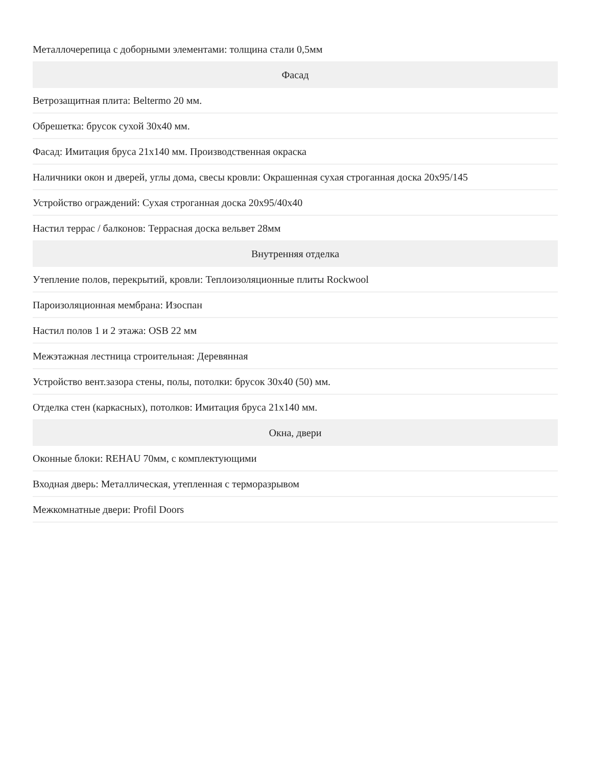| Металлочерепица с доборными элементами: толщина стали 0,5мм |
| Фасад |
| Ветрозащитная плита: Beltermo 20 мм. |
| Обрешетка: брусок сухой 30x40 мм. |
| Фасад: Имитация бруса 21x140 мм. Производственная окраска |
| Наличники окон и дверей, углы дома, свесы кровли: Окрашенная сухая строганная доска 20x95/145 |
| Устройство ограждений: Сухая строганная доска 20x95/40x40 |
| Настил террас / балконов: Террасная доска вельвет 28мм |
| Внутренняя отделка |
| Утепление полов, перекрытий, кровли: Теплоизоляционные плиты Rockwool |
| Пароизоляционная мембрана: Изоспан |
| Настил полов 1 и 2 этажа: OSB 22 мм |
| Межэтажная лестница строительная: Деревянная |
| Устройство вент.зазора стены, полы, потолки: брусок 30x40 (50) мм. |
| Отделка стен (каркасных), потолков: Имитация бруса 21x140 мм. |
| Окна, двери |
| Оконные блоки: REHAU 70мм, с комплектующими |
| Входная дверь: Металлическая, утепленная с терморазрывом |
| Межкомнатные двери: Profil Doors |